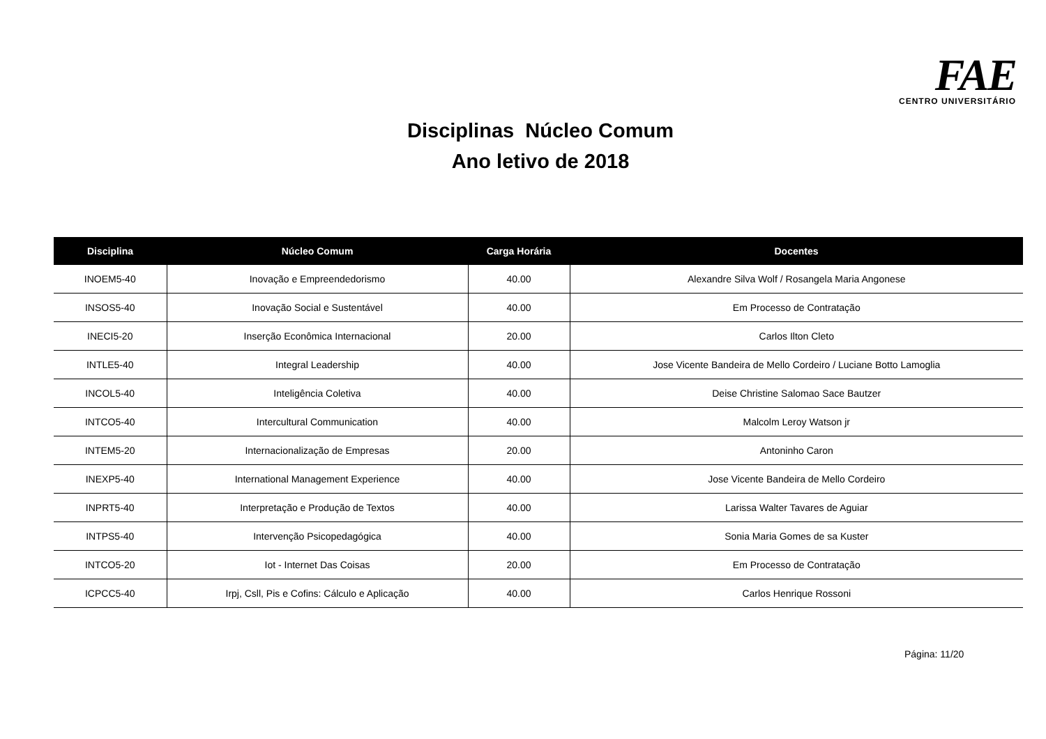FAE
CENTRO UNIVERSITÁRIO
Disciplinas Núcleo Comum
Ano letivo de 2018
| Disciplina | Núcleo Comum | Carga Horária | Docentes |
| --- | --- | --- | --- |
| INOEM5-40 | Inovação e Empreendedorismo | 40.00 | Alexandre Silva Wolf / Rosangela Maria Angonese |
| INSOS5-40 | Inovação Social e Sustentável | 40.00 | Em Processo de Contratação |
| INECI5-20 | Inserção Econômica Internacional | 20.00 | Carlos Ilton Cleto |
| INTLE5-40 | Integral Leadership | 40.00 | Jose Vicente Bandeira de Mello Cordeiro / Luciane Botto Lamoglia |
| INCOL5-40 | Inteligência Coletiva | 40.00 | Deise Christine Salomao Sace Bautzer |
| INTCO5-40 | Intercultural Communication | 40.00 | Malcolm Leroy Watson jr |
| INTEM5-20 | Internacionalização de Empresas | 20.00 | Antoninho Caron |
| INEXP5-40 | International Management Experience | 40.00 | Jose Vicente Bandeira de Mello Cordeiro |
| INPRT5-40 | Interpretação e Produção de Textos | 40.00 | Larissa Walter Tavares de Aguiar |
| INTPS5-40 | Intervenção Psicopedagógica | 40.00 | Sonia Maria Gomes de sa Kuster |
| INTCO5-20 | Iot - Internet Das Coisas | 20.00 | Em Processo de Contratação |
| ICPCC5-40 | Irpj, Csll, Pis e Cofins: Cálculo e Aplicação | 40.00 | Carlos Henrique Rossoni |
Página: 11/20